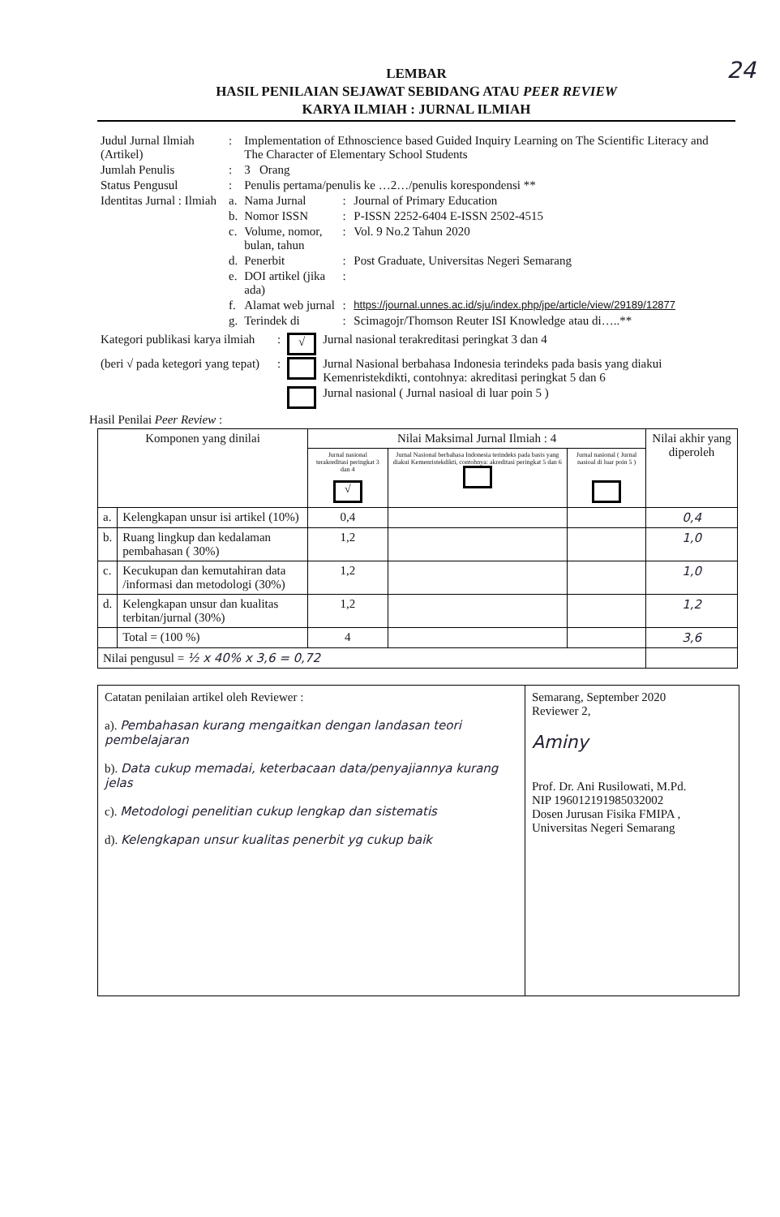24
LEMBAR
HASIL PENILAIAN SEJAWAT SEBIDANG ATAU PEER REVIEW
KARYA ILMIAH : JURNAL ILMIAH
| Judul Jurnal Ilmiah (Artikel) | : | Implementation of Ethnoscience based Guided Inquiry Learning on The Scientific Literacy and The Character of Elementary School Students | | |
| Jumlah Penulis | : | 3 Orang | | |
| Status Pengusul | : | Penulis pertama/penulis ke …2…/penulis korespondensi ** | | |
| Identitas Jurnal : Ilmiah | a. | Nama Jurnal | : | Journal of Primary Education |
| | b. | Nomor ISSN | : | P-ISSN 2252-6404 E-ISSN 2502-4515 |
| | c. | Volume, nomor, bulan, tahun | : | Vol. 9 No.2 Tahun 2020 |
| | d. | Penerbit | : | Post Graduate, Universitas Negeri Semarang |
| | e. | DOI artikel (jika ada) | : | |
| | f. | Alamat web jurnal | : | https://journal.unnes.ac.id/sju/index.php/jpe/article/view/29189/12877 |
| | g. | Terindek di | : | Scimagojr/Thomson Reuter ISI Knowledge atau di…..** |
| Kategori publikasi karya ilmiah | : | √ | Jurnal nasional terakreditasi peringkat 3 dan 4 |
| (beri √ pada ketegori yang tepat) | : | | Jurnal Nasional berbahasa Indonesia terindeks pada basis yang diakui Kemenristekdikti, contohnya: akreditasi peringkat 5 dan 6 |
| | | | Jurnal nasional ( Jurnal nasioal di luar poin 5 ) |
Hasil Penilai Peer Review :
| Komponen yang dinilai | | Nilai Maksimal Jurnal Ilmiah : 4 | | | Nilai akhir yang diperoleh |
| --- | --- | --- | --- | --- | --- |
| | | Jurnal nasional terakreditasi peringkat 3 dan 4 √ | Jurnal Nasional berbahasa Indonesia terindeks pada basis yang diakui Kemenristekdikti, contohnya: akreditasi peringkat 5 dan 6 | Jurnal nasional ( Jurnal nasioal di luar poin 5 ) | |
| a. | Kelengkapan unsur isi artikel (10%) | 0,4 | | | 0,4 |
| b. | Ruang lingkup dan kedalaman pembahasan ( 30%) | 1,2 | | | 1,0 |
| c. | Kecukupan dan kemutahiran data /informasi dan metodologi (30%) | 1,2 | | | 1,0 |
| d. | Kelengkapan unsur dan kualitas terbitan/jurnal (30%) | 1,2 | | | 1,2 |
| | Total = (100 %) | 4 | | | 3,6 |
| Nilai pengusul = ½ x 40% x 3,6 = 0,72 | | | | | |
| Catatan penilaian artikel oleh Reviewer : a). Pembahasan kurang mengaitkan dengan landasan teori pembelajaran b). Data cukup memadai, keterbacaan data/penyajiannya kurang jelas c). Metodologi penelitian cukup lengkap dan sistematis d). Kelengkapan unsur kualitas penerbit yg cukup baik | Semarang, September 2020 Reviewer 2, Aminy Prof. Dr. Ani Rusilowati, M.Pd. NIP 196012191985032002 Dosen Jurusan Fisika FMIPA , Universitas Negeri Semarang |